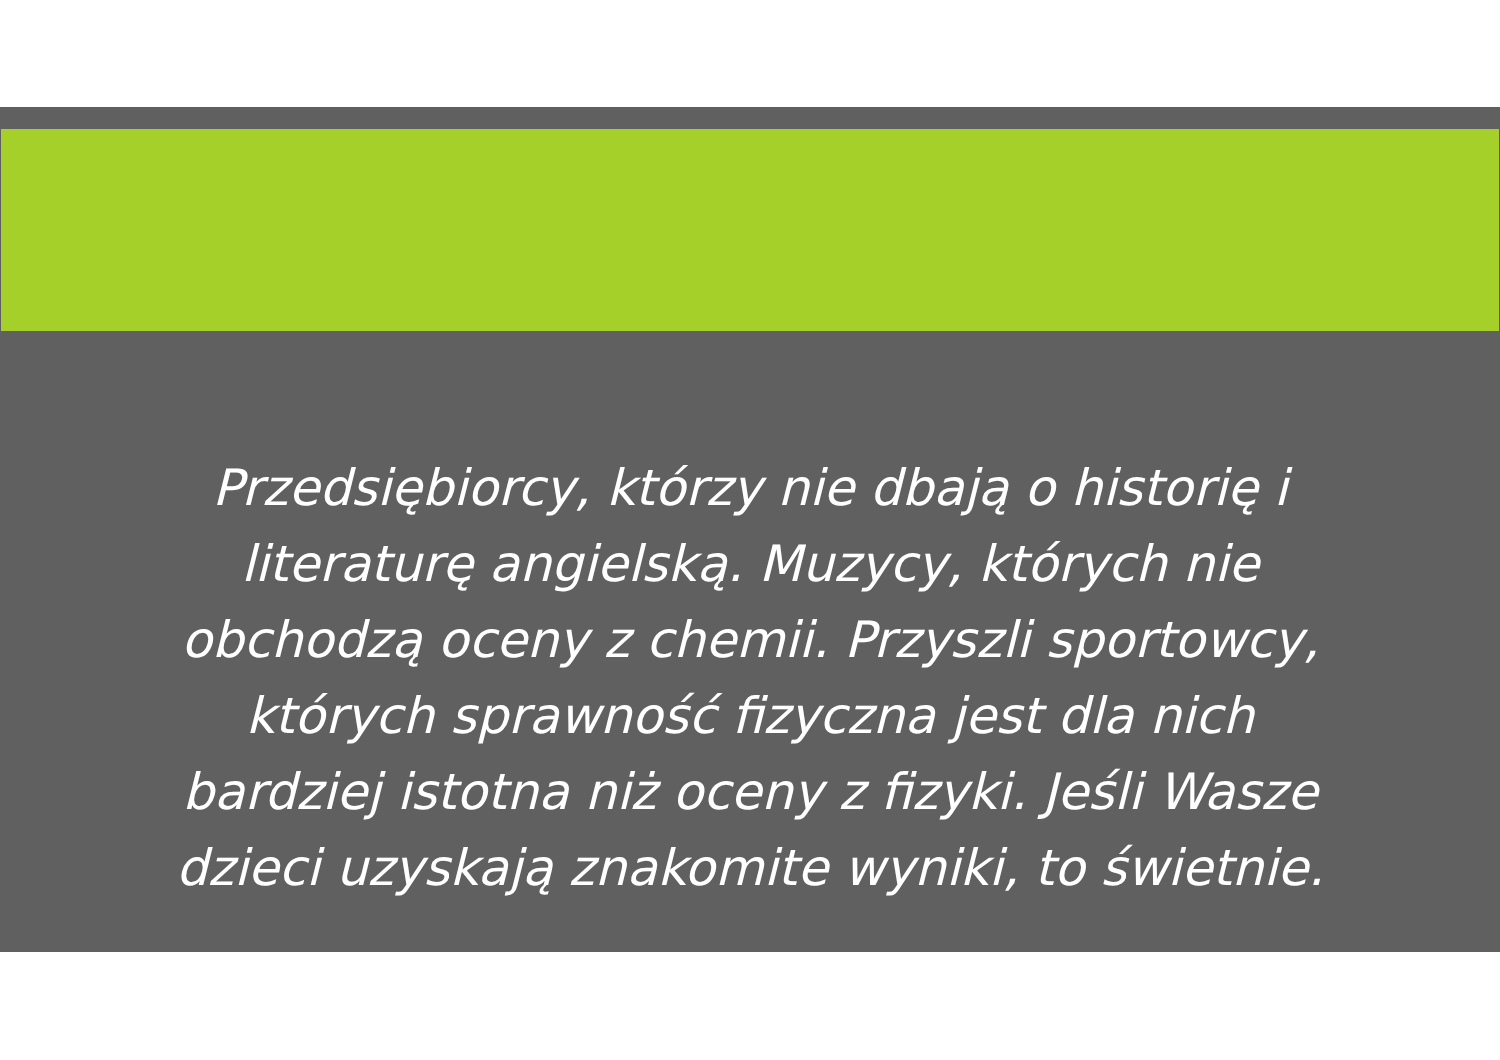Przedsiębiorcy, którzy nie dbają o historię i literaturę angielską. Muzycy, których nie obchodzą oceny z chemii. Przyszli sportowcy, których sprawność fizyczna jest dla nich bardziej istotna niż oceny z fizyki. Jeśli Wasze dzieci uzyskają znakomite wyniki, to świetnie.